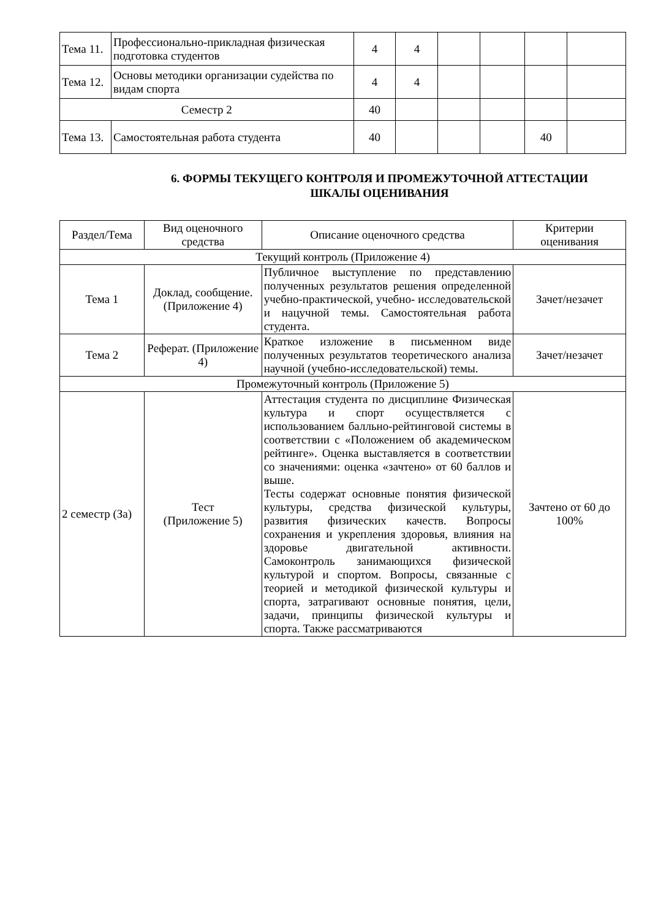| Тема 11. | Профессионально-прикладная физическая подготовка студентов | 4 | 4 | | | | |
| Тема 12. | Основы методики организации судейства по видам спорта | 4 | 4 | | | | |
| Семестр 2 | | 40 | | | | | |
| Тема 13. | Самостоятельная работа студента | 40 | | | | 40 | |
6. ФОРМЫ ТЕКУЩЕГО КОНТРОЛЯ И ПРОМЕЖУТОЧНОЙ АТТЕСТАЦИИ
ШКАЛЫ ОЦЕНИВАНИЯ
| Раздел/Тема | Вид оценочного средства | Описание оценочного средства | Критерии оценивания |
| --- | --- | --- | --- |
| Текущий контроль (Приложение 4) | | | |
| Тема 1 | Доклад, сообщение. (Приложение 4) | Публичное выступление по представлению полученных результатов решения определенной учебно-практической, учебно- исследовательской и нацучной темы. Самостоятельная работа студента. | Зачет/незачет |
| Тема 2 | Реферат. (Приложение 4) | Краткое изложение в письменном виде полученных результатов теоретического анализа научной (учебно-исследовательской) темы. | Зачет/незачет |
| Промежуточный контроль (Приложение 5) | | | |
| 2 семестр (За) | Тест (Приложение 5) | Аттестация студента по дисциплине Физическая культура и спорт осуществляется с использованием балльно-рейтинговой системы в соответствии с «Положением об академическом рейтинге». Оценка выставляется в соответствии со значениями: оценка «зачтено» от 60 баллов и выше. Тесты содержат основные понятия физической культуры, средства физической культуры, развития физических качеств. Вопросы сохранения и укрепления здоровья, влияния на здоровье двигательной активности. Самоконтроль занимающихся физической культурой и спортом. Вопросы, связанные с теорией и методикой физической культуры и спорта, затрагивают основные понятия, цели, задачи, принципы физической культуры и спорта. Также рассматриваются | Зачтено от 60 до 100% |